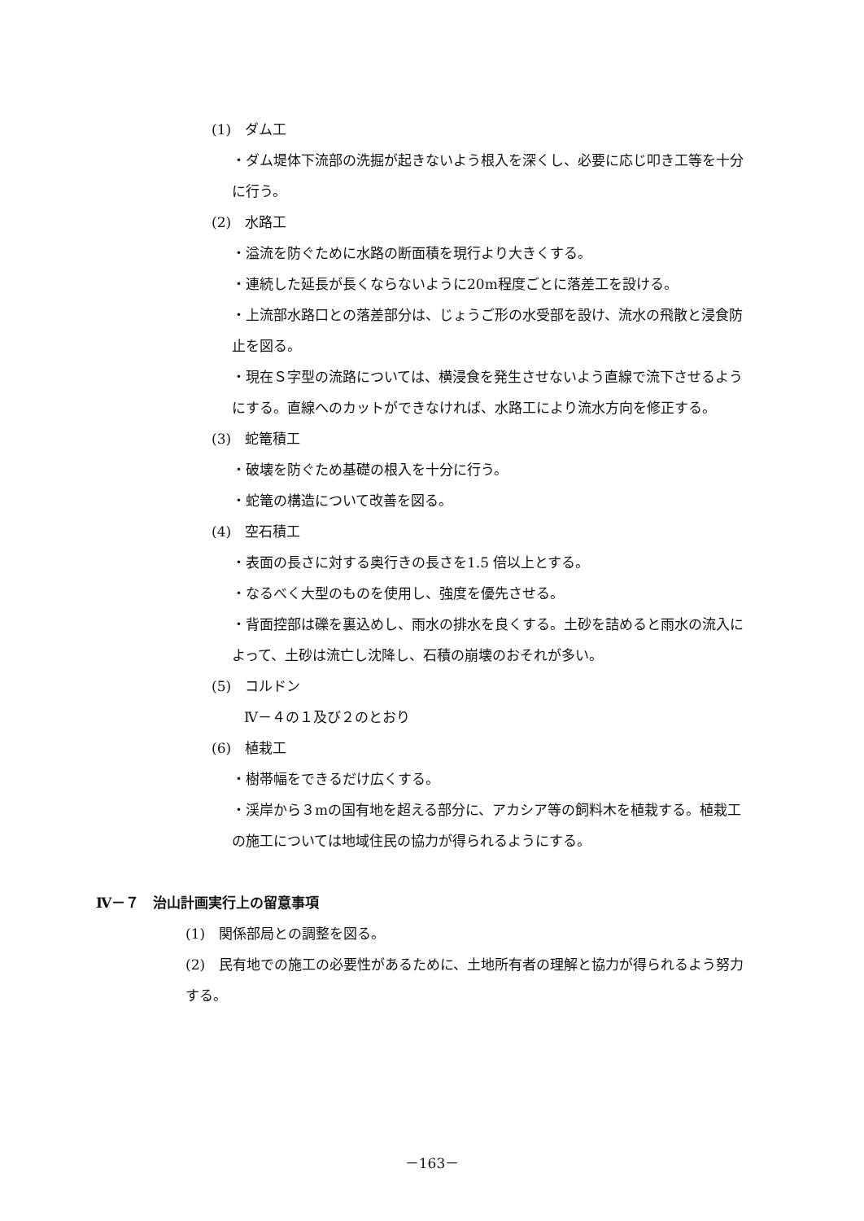(1)　ダム工
・ダム堤体下流部の洗掘が起きないよう根入を深くし、必要に応じ叩き工等を十分に行う。
(2)　水路工
・溢流を防ぐために水路の断面積を現行より大きくする。
・連続した延長が長くならないように20m程度ごとに落差工を設ける。
・上流部水路口との落差部分は、じょうご形の水受部を設け、流水の飛散と浸食防止を図る。
・現在Ｓ字型の流路については、横浸食を発生させないよう直線で流下させるようにする。直線へのカットができなければ、水路工により流水方向を修正する。
(3)　蛇篭積工
・破壊を防ぐため基礎の根入を十分に行う。
・蛇篭の構造について改善を図る。
(4)　空石積工
・表面の長さに対する奥行きの長さを1.5 倍以上とする。
・なるべく大型のものを使用し、強度を優先させる。
・背面控部は礫を裏込めし、雨水の排水を良くする。土砂を詰めると雨水の流入によって、土砂は流亡し沈降し、石積の崩壊のおそれが多い。
(5)　コルドン
Ⅳ－４の１及び２のとおり
(6)　植栽工
・樹帯幅をできるだけ広くする。
・渓岸から３mの国有地を超える部分に、アカシア等の飼料木を植栽する。植栽工の施工については地域住民の協力が得られるようにする。
Ⅳ－７　治山計画実行上の留意事項
(1)　関係部局との調整を図る。
(2)　民有地での施工の必要性があるために、土地所有者の理解と協力が得られるよう努力する。
－163－